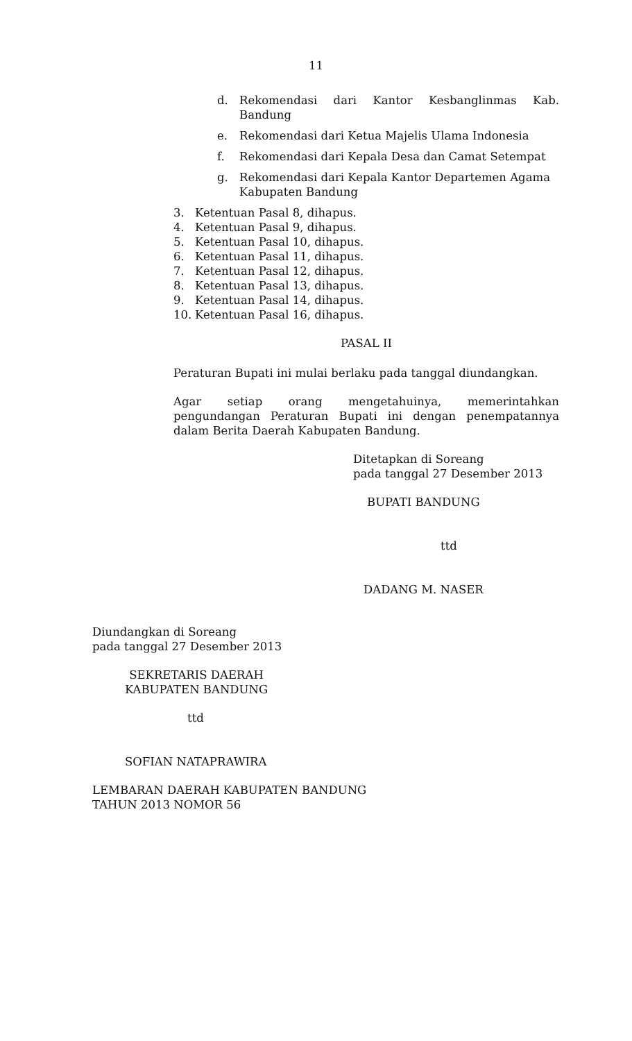11
d. Rekomendasi dari Kantor Kesbanglinmas Kab. Bandung
e. Rekomendasi dari Ketua Majelis Ulama Indonesia
f. Rekomendasi dari Kepala Desa dan Camat Setempat
g. Rekomendasi dari Kepala Kantor Departemen Agama Kabupaten Bandung
3. Ketentuan Pasal 8, dihapus.
4. Ketentuan Pasal 9, dihapus.
5. Ketentuan Pasal 10, dihapus.
6. Ketentuan Pasal 11, dihapus.
7. Ketentuan Pasal 12, dihapus.
8. Ketentuan Pasal 13, dihapus.
9. Ketentuan Pasal 14, dihapus.
10. Ketentuan Pasal 16, dihapus.
PASAL II
Peraturan Bupati ini mulai berlaku pada tanggal diundangkan.
Agar setiap orang mengetahuinya, memerintahkan pengundangan Peraturan Bupati ini dengan penempatannya dalam Berita Daerah Kabupaten Bandung.
Ditetapkan di Soreang
pada tanggal 27 Desember 2013
BUPATI BANDUNG
ttd
DADANG M. NASER
Diundangkan di Soreang
pada tanggal 27 Desember 2013
SEKRETARIS DAERAH
KABUPATEN BANDUNG
ttd
SOFIAN NATAPRAWIRA
LEMBARAN DAERAH KABUPATEN BANDUNG
TAHUN 2013 NOMOR 56